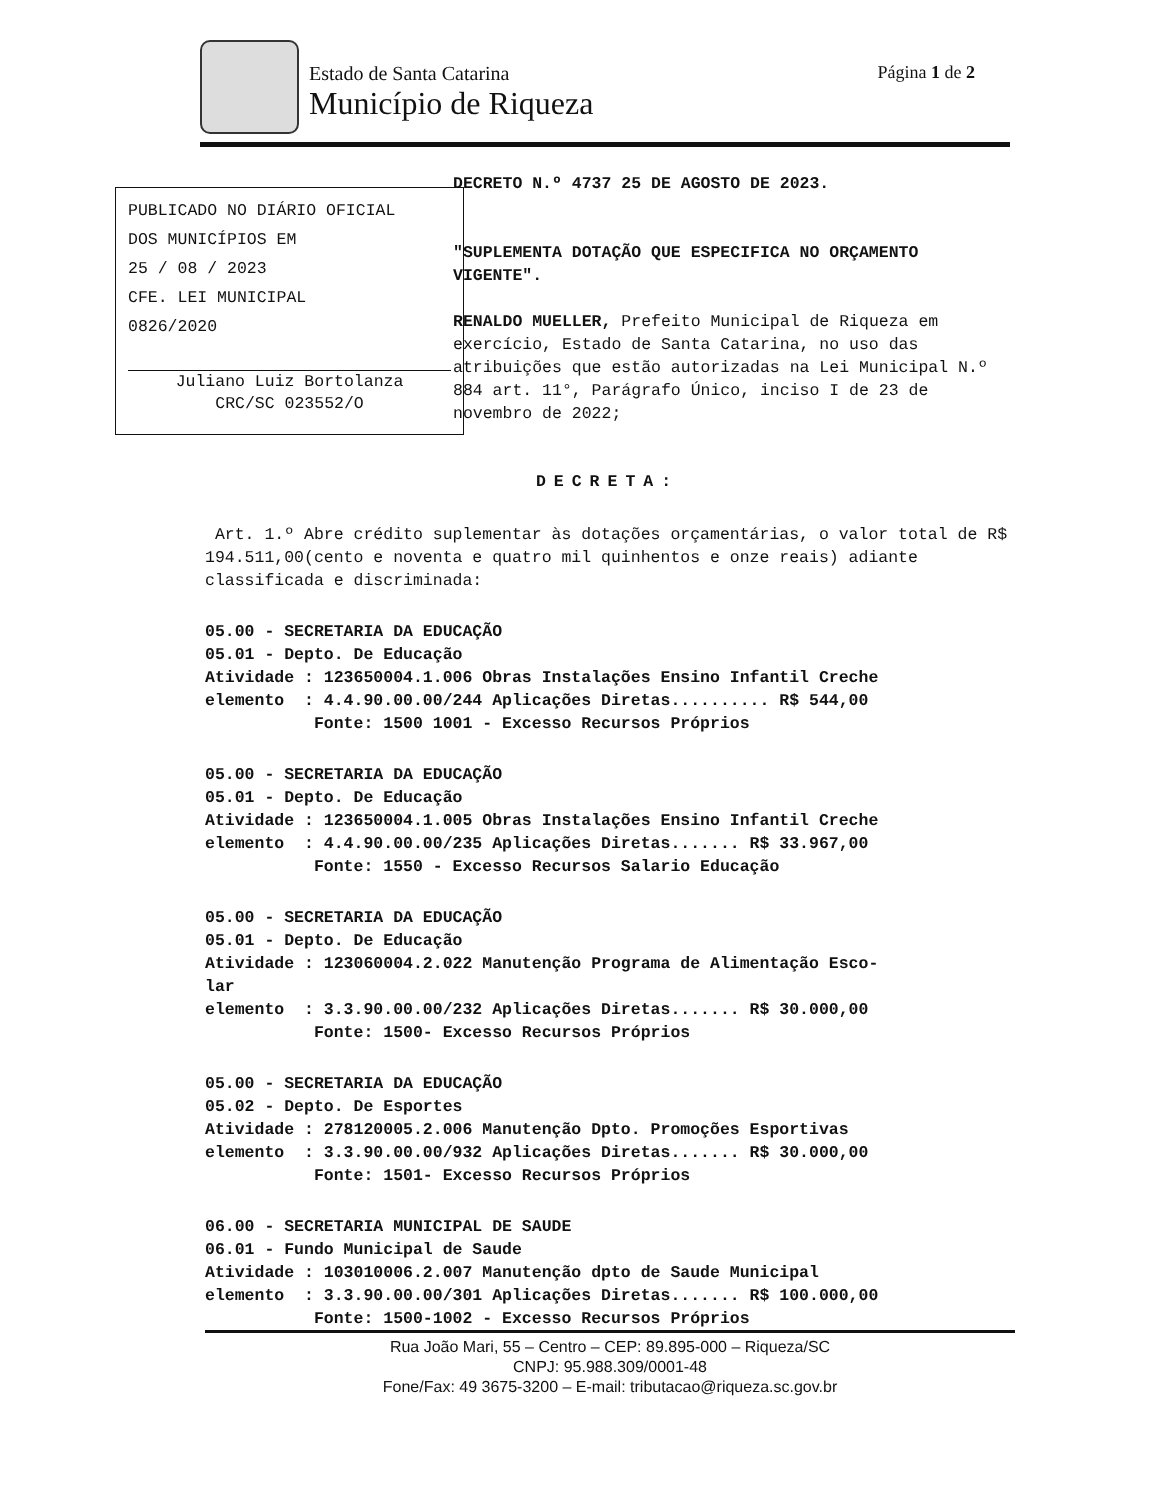Estado de Santa Catarina
Município de Riqueza
Página 1 de 2
PUBLICADO NO DIÁRIO OFICIAL
DOS MUNICÍPIOS EM
25 / 08 / 2023
CFE. LEI MUNICIPAL
0826/2020
Juliano Luiz Bortolanza
CRC/SC 023552/O
DECRETO N.º 4737 25 DE AGOSTO DE 2023.
"SUPLEMENTA DOTAÇÃO QUE ESPECIFICA NO ORÇAMENTO VIGENTE".
RENALDO MUELLER, Prefeito Municipal de Riqueza em exercício, Estado de Santa Catarina, no uso das atribuições que estão autorizadas na Lei Municipal N.º 884 art. 11°, Parágrafo Único, inciso I de 23 de novembro de 2022;
DECRETA:
Art. 1.º Abre crédito suplementar às dotações orçamentárias, o valor total de R$ 194.511,00(cento e noventa e quatro mil quinhentos e onze reais) adiante classificada e discriminada:
05.00 - SECRETARIA DA EDUCAÇÃO 05.01 - Depto. De Educação Atividade : 123650004.1.006 Obras Instalações Ensino Infantil Creche elemento : 4.4.90.00.00/244 Aplicações Diretas.......... R$ 544,00 Fonte: 1500 1001 - Excesso Recursos Próprios
05.00 - SECRETARIA DA EDUCAÇÃO 05.01 - Depto. De Educação Atividade : 123650004.1.005 Obras Instalações Ensino Infantil Creche elemento : 4.4.90.00.00/235 Aplicações Diretas....... R$ 33.967,00 Fonte: 1550 - Excesso Recursos Salario Educação
05.00 - SECRETARIA DA EDUCAÇÃO 05.01 - Depto. De Educação Atividade : 123060004.2.022 Manutenção Programa de Alimentação Esco- lar elemento : 3.3.90.00.00/232 Aplicações Diretas....... R$ 30.000,00 Fonte: 1500- Excesso Recursos Próprios
05.00 - SECRETARIA DA EDUCAÇÃO 05.02 - Depto. De Esportes Atividade : 278120005.2.006 Manutenção Dpto. Promoções Esportivas elemento : 3.3.90.00.00/932 Aplicações Diretas....... R$ 30.000,00 Fonte: 1501- Excesso Recursos Próprios
06.00 - SECRETARIA MUNICIPAL DE SAUDE 06.01 - Fundo Municipal de Saude Atividade : 103010006.2.007 Manutenção dpto de Saude Municipal elemento : 3.3.90.00.00/301 Aplicações Diretas....... R$ 100.000,00 Fonte: 1500-1002 - Excesso Recursos Próprios
Rua João Mari, 55 – Centro – CEP: 89.895-000 – Riqueza/SC
CNPJ: 95.988.309/0001-48
Fone/Fax: 49 3675-3200 – E-mail: tributacao@riqueza.sc.gov.br